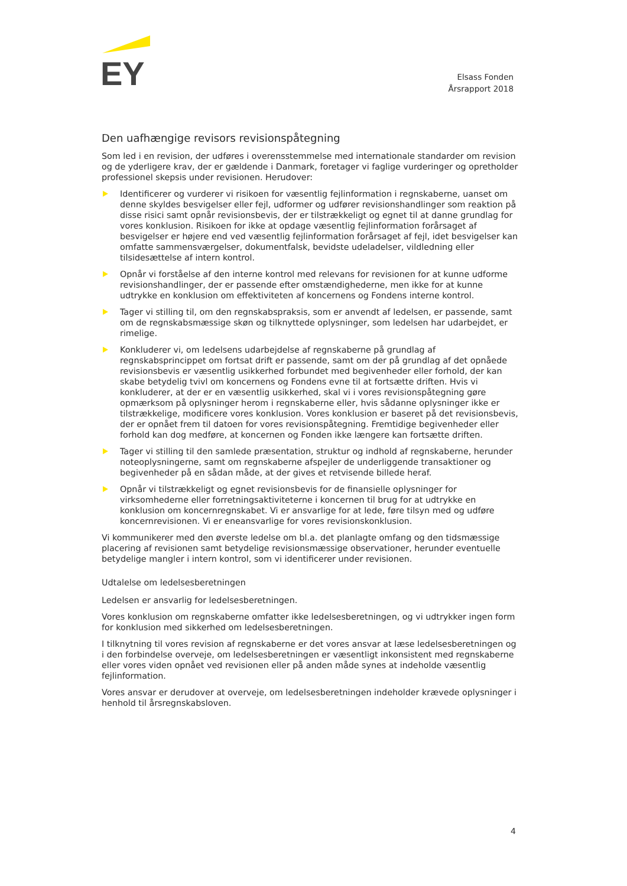EY
Elsass Fonden
Årsrapport 2018
Den uafhængige revisors revisionspåtegning
Som led i en revision, der udføres i overensstemmelse med internationale standarder om revision og de yderligere krav, der er gældende i Danmark, foretager vi faglige vurderinger og opretholder professionel skepsis under revisionen. Herudover:
Identificerer og vurderer vi risikoen for væsentlig fejlinformation i regnskaberne, uanset om denne skyldes besvigelser eller fejl, udformer og udfører revisionshandlinger som reaktion på disse risici samt opnår revisionsbevis, der er tilstrækkeligt og egnet til at danne grundlag for vores konklusion. Risikoen for ikke at opdage væsentlig fejlinformation forårsaget af besvigelser er højere end ved væsentlig fejlinformation forårsaget af fejl, idet besvigelser kan omfatte sammensværgelser, dokumentfalsk, bevidste udeladelser, vildledning eller tilsidesættelse af intern kontrol.
Opnår vi forståelse af den interne kontrol med relevans for revisionen for at kunne udforme revisionshandlinger, der er passende efter omstændighederne, men ikke for at kunne udtrykke en konklusion om effektiviteten af koncernens og Fondens interne kontrol.
Tager vi stilling til, om den regnskabspraksis, som er anvendt af ledelsen, er passende, samt om de regnskabsmæssige skøn og tilknyttede oplysninger, som ledelsen har udarbejdet, er rimelige.
Konkluderer vi, om ledelsens udarbejdelse af regnskaberne på grundlag af regnskabsprincippet om fortsat drift er passende, samt om der på grundlag af det opnåede revisionsbevis er væsentlig usikkerhed forbundet med begivenheder eller forhold, der kan skabe betydelig tvivl om koncernens og Fondens evne til at fortsætte driften. Hvis vi konkluderer, at der er en væsentlig usikkerhed, skal vi i vores revisionspåtegning gøre opmærksom på oplysninger herom i regnskaberne eller, hvis sådanne oplysninger ikke er tilstrækkelige, modificere vores konklusion. Vores konklusion er baseret på det revisionsbevis, der er opnået frem til datoen for vores revisionspåtegning. Fremtidige begivenheder eller forhold kan dog medføre, at koncernen og Fonden ikke længere kan fortsætte driften.
Tager vi stilling til den samlede præsentation, struktur og indhold af regnskaberne, herunder noteoplysningerne, samt om regnskaberne afspejler de underliggende transaktioner og begivenheder på en sådan måde, at der gives et retvisende billede heraf.
Opnår vi tilstrækkeligt og egnet revisionsbevis for de finansielle oplysninger for virksomhederne eller forretningsaktiviteterne i koncernen til brug for at udtrykke en konklusion om koncernregnskabet. Vi er ansvarlige for at lede, føre tilsyn med og udføre koncernrevisionen. Vi er eneansvarlige for vores revisionskonklusion.
Vi kommunikerer med den øverste ledelse om bl.a. det planlagte omfang og den tidsmæssige placering af revisionen samt betydelige revisionsmæssige observationer, herunder eventuelle betydelige mangler i intern kontrol, som vi identificerer under revisionen.
Udtalelse om ledelsesberetningen
Ledelsen er ansvarlig for ledelsesberetningen.
Vores konklusion om regnskaberne omfatter ikke ledelsesberetningen, og vi udtrykker ingen form for konklusion med sikkerhed om ledelsesberetningen.
I tilknytning til vores revision af regnskaberne er det vores ansvar at læse ledelsesberetningen og i den forbindelse overveje, om ledelsesberetningen er væsentligt inkonsistent med regnskaberne eller vores viden opnået ved revisionen eller på anden måde synes at indeholde væsentlig fejlinformation.
Vores ansvar er derudover at overveje, om ledelsesberetningen indeholder krævede oplysninger i henhold til årsregnskabsloven.
4